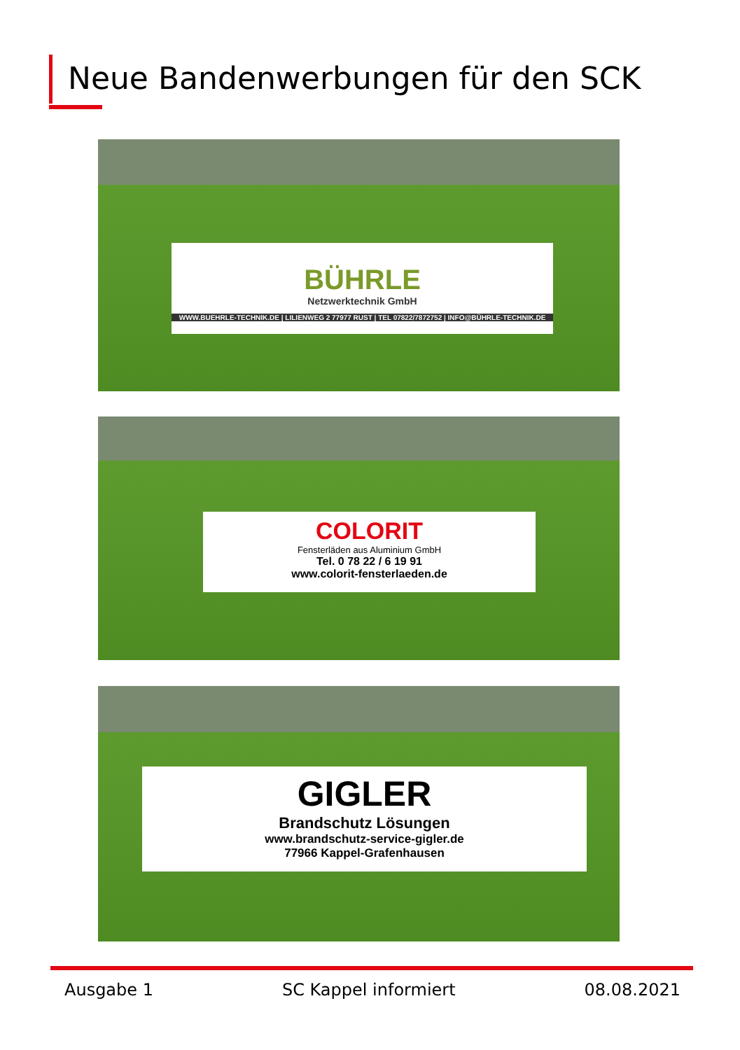Neue Bandenwerbungen für den SCK
BÜHRLE
Netzwerktechnik GmbH
WWW.BUEHRLE-TECHNIK.DE | LILIENWEG 2 77977 RUST | TEL 07822/7872752 | INFO@BÜHRLE-TECHNIK.DE
COLORIT
Fensterläden aus Aluminium GmbH
Tel. 0 78 22 / 6 19 91
www.colorit-fensterlaeden.de
GIGLER
Brandschutz Lösungen
www.brandschutz-service-gigler.de
77966 Kappel-Grafenhausen
Ausgabe 1 SC Kappel informiert 08.08.2021